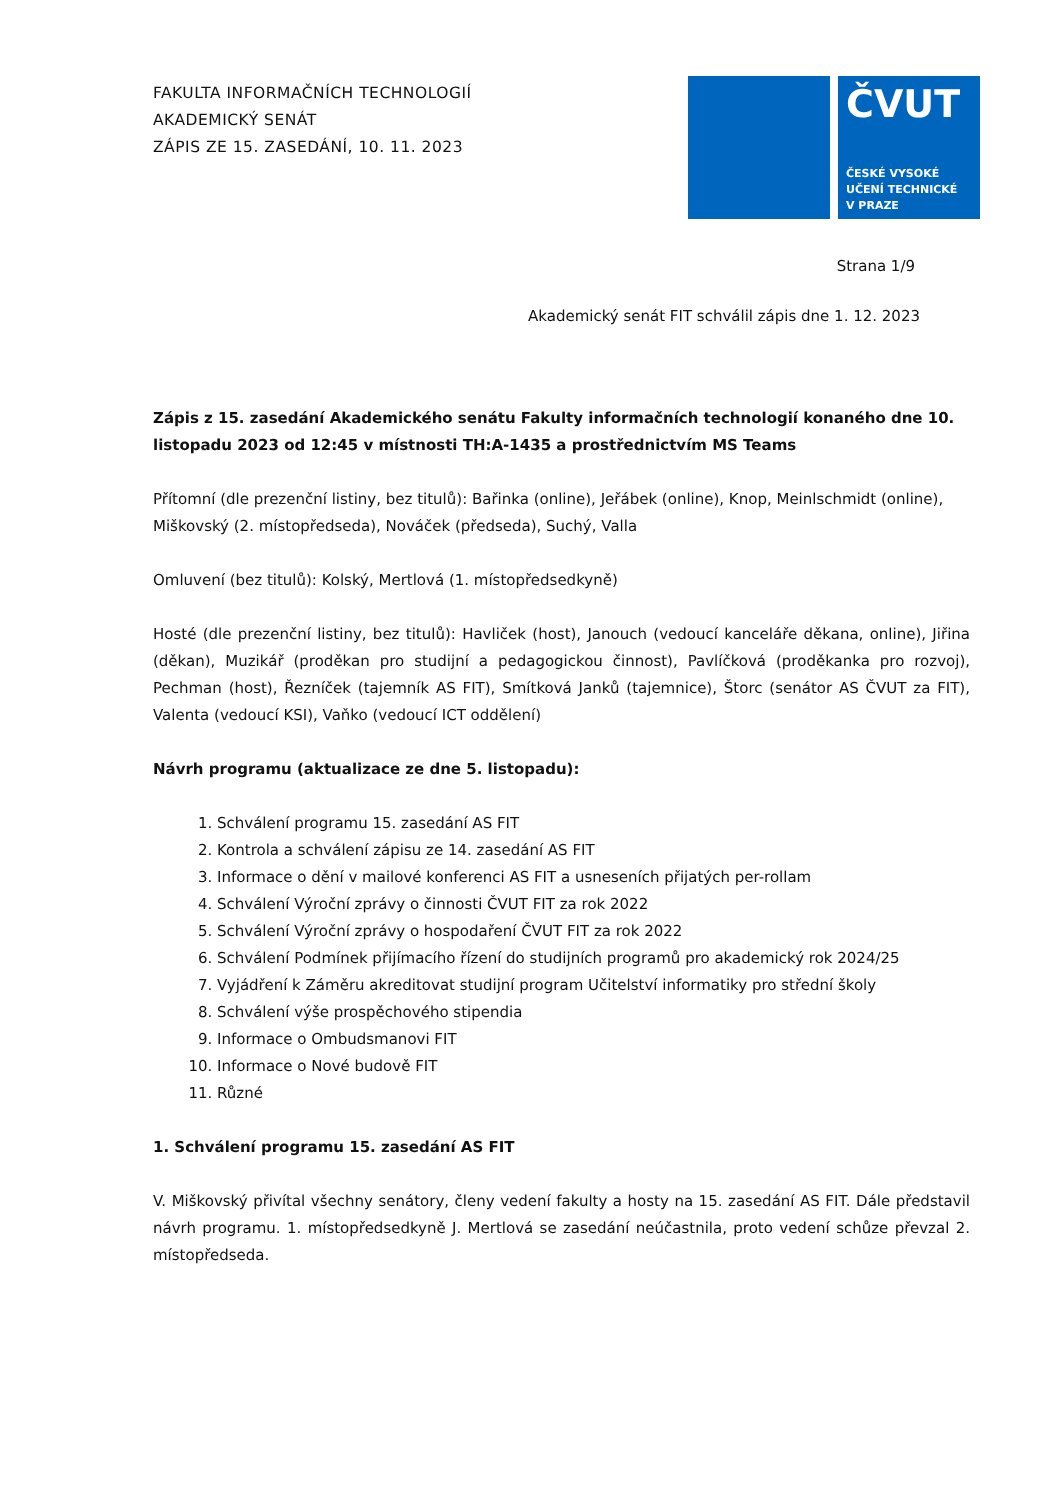FAKULTA INFORMAČNÍCH TECHNOLOGIÍ
AKADEMICKÝ SENÁT
ZÁPIS ZE 15. ZASEDÁNÍ, 10. 11. 2023
ČVUT
ČESKÉ VYSOKÉ
UČENÍ TECHNICKÉ
V PRAZE
Strana 1/9
Akademický senát FIT schválil zápis dne 1. 12. 2023
Zápis z 15. zasedání Akademického senátu Fakulty informačních technologií konaného dne 10. listopadu 2023 od 12:45 v místnosti TH:A-1435 a prostřednictvím MS Teams
Přítomní (dle prezenční listiny, bez titulů): Bařinka (online), Jeřábek (online), Knop, Meinlschmidt (online), Miškovský (2. místopředseda), Nováček (předseda), Suchý, Valla
Omluvení (bez titulů): Kolský, Mertlová (1. místopředsedkyně)
Hosté (dle prezenční listiny, bez titulů): Havliček (host), Janouch (vedoucí kanceláře děkana, online), Jiřina (děkan), Muzikář (proděkan pro studijní a pedagogickou činnost), Pavlíčková (proděkanka pro rozvoj), Pechman (host), Řezníček (tajemník AS FIT), Smítková Janků (tajemnice), Štorc (senátor AS ČVUT za FIT), Valenta (vedoucí KSI), Vaňko (vedoucí ICT oddělení)
Návrh programu (aktualizace ze dne 5. listopadu):
1. Schválení programu 15. zasedání AS FIT
2. Kontrola a schválení zápisu ze 14. zasedání AS FIT
3. Informace o dění v mailové konferenci AS FIT a usneseních přijatých per-rollam
4. Schválení Výroční zprávy o činnosti ČVUT FIT za rok 2022
5. Schválení Výroční zprávy o hospodaření ČVUT FIT za rok 2022
6. Schválení Podmínek přijímacího řízení do studijních programů pro akademický rok 2024/25
7. Vyjádření k Záměru akreditovat studijní program Učitelství informatiky pro střední školy
8. Schválení výše prospěchového stipendia
9. Informace o Ombudsmanovi FIT
10. Informace o Nové budově FIT
11. Různé
1. Schválení programu 15. zasedání AS FIT
V. Miškovský přivítal všechny senátory, členy vedení fakulty a hosty na 15. zasedání AS FIT. Dále představil návrh programu. 1. místopředsedkyně J. Mertlová se zasedání neúčastnila, proto vedení schůze převzal 2. místopředseda.